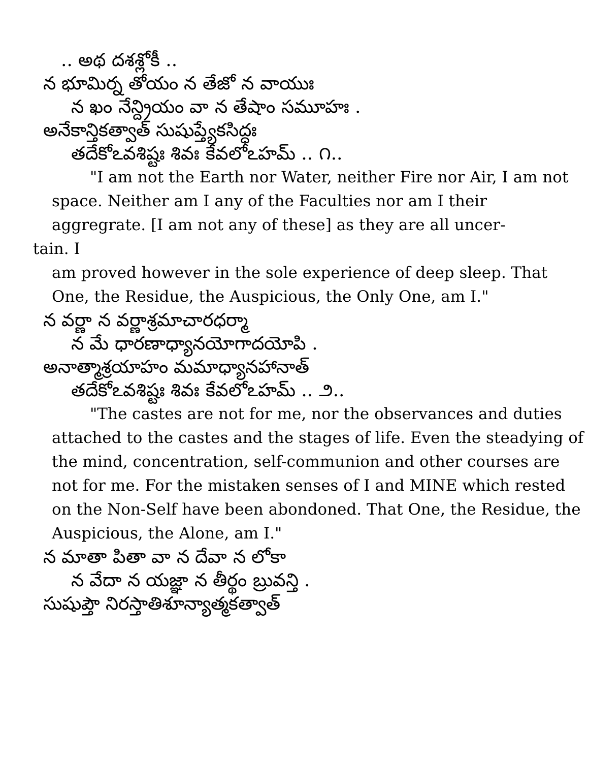.. అథ దశశ్లోకీ ..
న భూమిర్న తోయం న తేజో న వాయుః
న ఖం నేన్ద్రియం వా న తేషాం సమూహః .
అనేకాన్తికత్వాత్ సుషుప్త్యేకసిద్ధః
తదేకోఽవశిష్టః శివః కేవలోఽహమ్ .. ౧..
"I am not the Earth nor Water, neither Fire nor Air, I am not space. Neither am I any of the Faculties nor am I their aggregrate. [I am not any of these] as they are all uncer-
tain. I
am proved however in the sole experience of deep sleep. That One, the Residue, the Auspicious, the Only One, am I."
న వర్ణా న వర్ణాశ్రమాచారధర్మా
న మే ధారణాధ్యానయోగాదయోపి .
అనాత్మాశ్రయాహం మమాధ్యానహానాత్
తదేకోఽవశిష్టః శివః కేవలోఽహమ్ .. ౨..
"The castes are not for me, nor the observances and duties attached to the castes and the stages of life. Even the steadying of the mind, concentration, self-communion and other courses are not for me. For the mistaken senses of I and MINE which rested on the Non-Self have been abondoned. That One, the Residue, the Auspicious, the Alone, am I."
న మాతా పితా వా న దేవా న లోకా
న వేదా న యజ్ఞా న తీర్థం బ్రువన్తి .
సుషుప్తౌ నిరస్తాతిశూన్యాత్మకత్వాత్